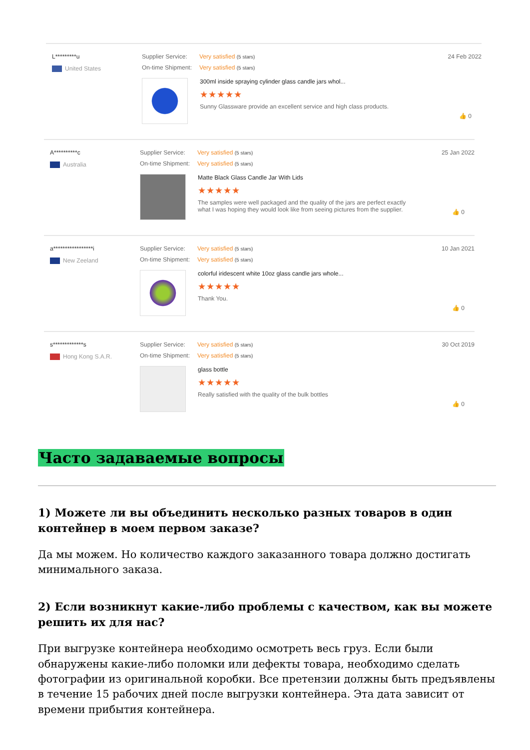L*********u
United States
Supplier Service: Very satisfied (5 stars)
On-time Shipment: Very satisfied (5 stars)
300ml inside spraying cylinder glass candle jars whol...
★★★★★
Sunny Glassware provide an excellent service and high class products.
24 Feb 2022
👍 0
A**********c
Australia
Supplier Service: Very satisfied (5 stars)
On-time Shipment: Very satisfied (5 stars)
Matte Black Glass Candle Jar With Lids
★★★★★
The samples were well packaged and the quality of the jars are perfect exactly what I was hoping they would look like from seeing pictures from the supplier.
25 Jan 2022
👍 0
a*****************i
New Zeeland
Supplier Service: Very satisfied (5 stars)
On-time Shipment: Very satisfied (5 stars)
colorful iridescent white 10oz glass candle jars whole...
★★★★★
Thank You.
10 Jan 2021
👍 0
s*************s
Hong Kong S.A.R.
Supplier Service: Very satisfied (5 stars)
On-time Shipment: Very satisfied (5 stars)
glass bottle
★★★★★
Really satisfied with the quality of the bulk bottles
30 Oct 2019
👍 0
Часто задаваемые вопросы
1) Можете ли вы объединить несколько разных товаров в один контейнер в моем первом заказе?
Да мы можем. Но количество каждого заказанного товара должно достигать минимального заказа.
2) Если возникнут какие-либо проблемы с качеством, как вы можете решить их для нас?
При выгрузке контейнера необходимо осмотреть весь груз. Если были обнаружены какие-либо поломки или дефекты товара, необходимо сделать фотографии из оригинальной коробки. Все претензии должны быть предъявлены в течение 15 рабочих дней после выгрузки контейнера. Эта дата зависит от времени прибытия контейнера.